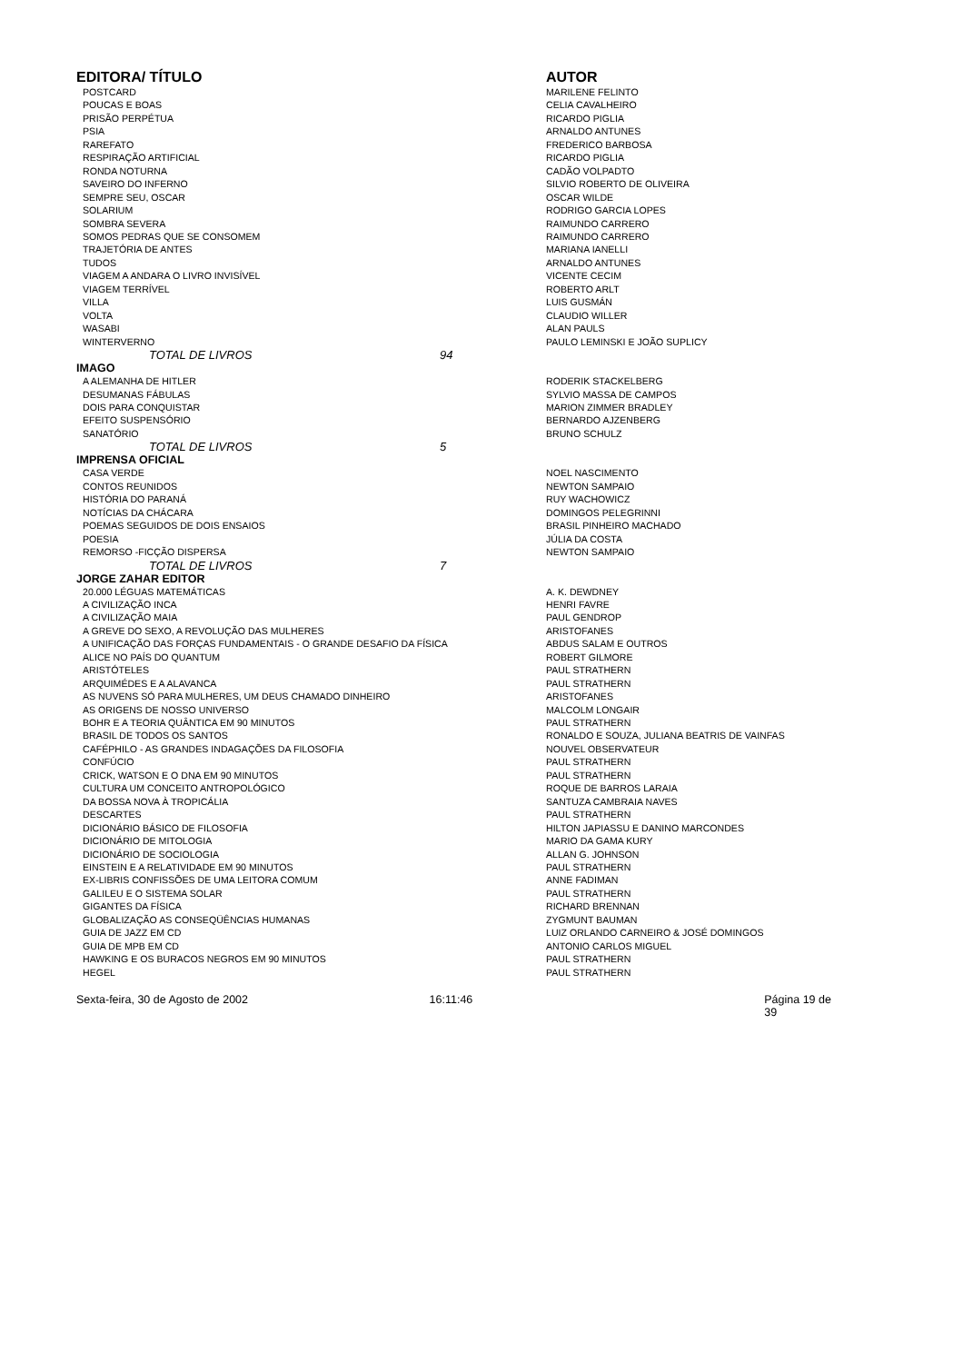| EDITORA/ TÍTULO | | | AUTOR |
| --- | --- | --- | --- |
| POSTCARD | | | MARILENE FELINTO |
| POUCAS E BOAS | | | CELIA CAVALHEIRO |
| PRISÃO PERPÉTUA | | | RICARDO PIGLIA |
| PSIA | | | ARNALDO ANTUNES |
| RAREFATO | | | FREDERICO BARBOSA |
| RESPIRAÇÃO ARTIFICIAL | | | RICARDO PIGLIA |
| RONDA NOTURNA | | | CADÃO VOLPADTO |
| SAVEIRO DO INFERNO | | | SILVIO ROBERTO DE OLIVEIRA |
| SEMPRE SEU, OSCAR | | | OSCAR WILDE |
| SOLARIUM | | | RODRIGO GARCIA LOPES |
| SOMBRA SEVERA | | | RAIMUNDO CARRERO |
| SOMOS PEDRAS QUE SE CONSOMEM | | | RAIMUNDO CARRERO |
| TRAJETÓRIA DE ANTES | | | MARIANA IANELLI |
| TUDOS | | | ARNALDO ANTUNES |
| VIAGEM A ANDARA O LIVRO INVISÍVEL | | | VICENTE CECIM |
| VIAGEM TERRÍVEL | | | ROBERTO ARLT |
| VILLA | | | LUIS GUSMÁN |
| VOLTA | | | CLAUDIO WILLER |
| WASABI | | | ALAN PAULS |
| WINTERVERNO | | | PAULO LEMINSKI E JOÃO SUPLICY |
| | TOTAL DE LIVROS | 94 | |
| IMAGO | | | |
| A ALEMANHA DE HITLER | | | RODERIK STACKELBERG |
| DESUMANAS FÁBULAS | | | SYLVIO MASSA DE CAMPOS |
| DOIS PARA CONQUISTAR | | | MARION ZIMMER BRADLEY |
| EFEITO SUSPENSÓRIO | | | BERNARDO AJZENBERG |
| SANATÓRIO | | | BRUNO SCHULZ |
| | TOTAL DE LIVROS | 5 | |
| IMPRENSA OFICIAL | | | |
| CASA VERDE | | | NOEL NASCIMENTO |
| CONTOS REUNIDOS | | | NEWTON SAMPAIO |
| HISTÓRIA DO PARANÁ | | | RUY WACHOWICZ |
| NOTÍCIAS DA CHÁCARA | | | DOMINGOS PELEGRINNI |
| POEMAS SEGUIDOS DE DOIS ENSAIOS | | | BRASIL PINHEIRO MACHADO |
| POESIA | | | JÚLIA DA COSTA |
| REMORSO -FICÇÃO DISPERSA | | | NEWTON SAMPAIO |
| | TOTAL DE LIVROS | 7 | |
| JORGE ZAHAR EDITOR | | | |
| 20.000 LÉGUAS MATEMÁTICAS | | | A. K. DEWDNEY |
| A CIVILIZAÇÃO INCA | | | HENRI FAVRE |
| A CIVILIZAÇÃO MAIA | | | PAUL GENDROP |
| A GREVE DO SEXO, A REVOLUÇÃO DAS MULHERES | | | ARISTOFANES |
| A UNIFICAÇÃO DAS FORÇAS FUNDAMENTAIS - O GRANDE DESAFIO DA FÍSICA | | | ABDUS SALAM E OUTROS |
| ALICE NO PAÍS DO QUANTUM | | | ROBERT GILMORE |
| ARISTÓTELES | | | PAUL STRATHERN |
| ARQUIMÉDES E A ALAVANCA | | | PAUL STRATHERN |
| AS NUVENS SÓ PARA MULHERES, UM DEUS CHAMADO DINHEIRO | | | ARISTOFANES |
| AS ORIGENS DE NOSSO UNIVERSO | | | MALCOLM LONGAIR |
| BOHR E A TEORIA QUÂNTICA EM 90 MINUTOS | | | PAUL STRATHERN |
| BRASIL DE TODOS OS SANTOS | | | RONALDO E SOUZA, JULIANA BEATRIS DE VAINFAS |
| CAFÉPHILO - AS GRANDES INDAGAÇÕES DA FILOSOFIA | | | NOUVEL OBSERVATEUR |
| CONFÚCIO | | | PAUL STRATHERN |
| CRICK, WATSON E O DNA EM 90 MINUTOS | | | PAUL STRATHERN |
| CULTURA UM CONCEITO ANTROPOLÓGICO | | | ROQUE DE BARROS LARAIA |
| DA BOSSA NOVA À TROPICÁLIA | | | SANTUZA CAMBRAIA NAVES |
| DESCARTES | | | PAUL STRATHERN |
| DICIONÁRIO BÁSICO DE FILOSOFIA | | | HILTON JAPIASSU E DANINO MARCONDES |
| DICIONÁRIO DE MITOLOGIA | | | MARIO DA GAMA KURY |
| DICIONÁRIO DE SOCIOLOGIA | | | ALLAN G. JOHNSON |
| EINSTEIN E A RELATIVIDADE EM 90 MINUTOS | | | PAUL STRATHERN |
| EX-LIBRIS CONFISSÕES DE UMA LEITORA COMUM | | | ANNE FADIMAN |
| GALILEU E O SISTEMA SOLAR | | | PAUL STRATHERN |
| GIGANTES DA FÍSICA | | | RICHARD BRENNAN |
| GLOBALIZAÇÃO AS CONSEQÜÊNCIAS HUMANAS | | | ZYGMUNT BAUMAN |
| GUIA DE JAZZ EM CD | | | LUIZ ORLANDO CARNEIRO & JOSÉ DOMINGOS |
| GUIA DE MPB EM CD | | | ANTONIO CARLOS MIGUEL |
| HAWKING E OS BURACOS NEGROS EM 90 MINUTOS | | | PAUL STRATHERN |
| HEGEL | | | PAUL STRATHERN |
Sexta-feira, 30 de Agosto de 2002 16:11:46 Página 19 de 39